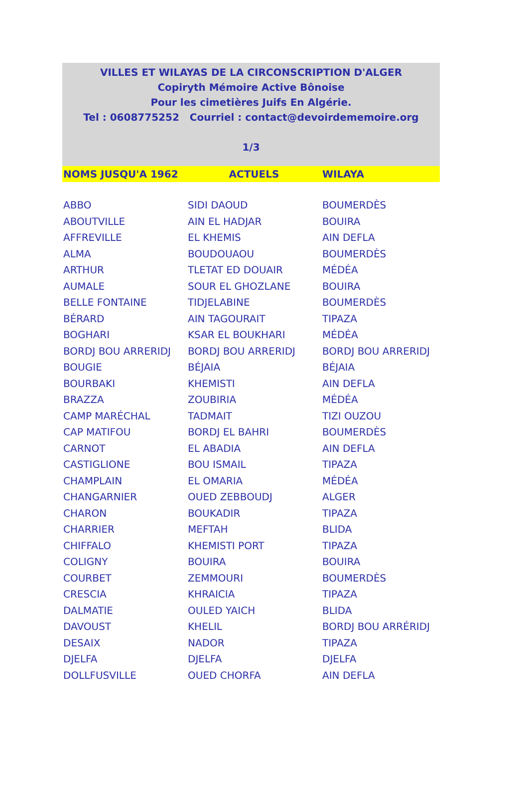VILLES ET WILAYAS DE LA CIRCONSCRIPTION D'ALGER
Copiryth Mémoire Active Bônoise
Pour les cimetières Juifs En Algérie.
Tel : 0608775252 Courriel : contact@devoirdememoire.org
1/3
| NOMS JUSQU'A 1962 | ACTUELS | WILAYA |
| --- | --- | --- |
| ABBO | SIDI DAOUD | BOUMERDÈS |
| ABOUTVILLE | AIN EL HADJAR | BOUIRA |
| AFFREVILLE | EL KHEMIS | AIN DEFLA |
| ALMA | BOUDOUAOU | BOUMERDÈS |
| ARTHUR | TLETAT ED DOUAIR | MÉDÉA |
| AUMALE | SOUR EL GHOZLANE | BOUIRA |
| BELLE FONTAINE | TIDJELABINE | BOUMERDÈS |
| BÉRARD | AIN TAGOURAIT | TIPAZA |
| BOGHARI | KSAR EL BOUKHARI | MÉDÉA |
| BORDJ BOU ARRERIDJ | BORDJ BOU ARRERIDJ | BORDJ BOU ARRERIDJ |
| BOUGIE | BÉJAIA | BÉJAIA |
| BOURBAKI | KHEMISTI | AIN DEFLA |
| BRAZZA | ZOUBIRIA | MÉDÉA |
| CAMP MARÉCHAL | TADMAIT | TIZI OUZOU |
| CAP MATIFOU | BORDJ EL BAHRI | BOUMERDÈS |
| CARNOT | EL ABADIA | AIN DEFLA |
| CASTIGLIONE | BOU ISMAIL | TIPAZA |
| CHAMPLAIN | EL OMARIA | MÉDÉA |
| CHANGARNIER | OUED ZEBBOUDJ | ALGER |
| CHARON | BOUKADIR | TIPAZA |
| CHARRIER | MEFTAH | BLIDA |
| CHIFFALO | KHEMISTI PORT | TIPAZA |
| COLIGNY | BOUIRA | BOUIRA |
| COURBET | ZEMMOURI | BOUMERDÈS |
| CRESCIA | KHRAICIA | TIPAZA |
| DALMATIE | OULED YAICH | BLIDA |
| DAVOUST | KHELIL | BORDJ BOU ARRÉRIDJ |
| DESAIX | NADOR | TIPAZA |
| DJELFA | DJELFA | DJELFA |
| DOLLFUSVILLE | OUED CHORFA | AIN DEFLA |